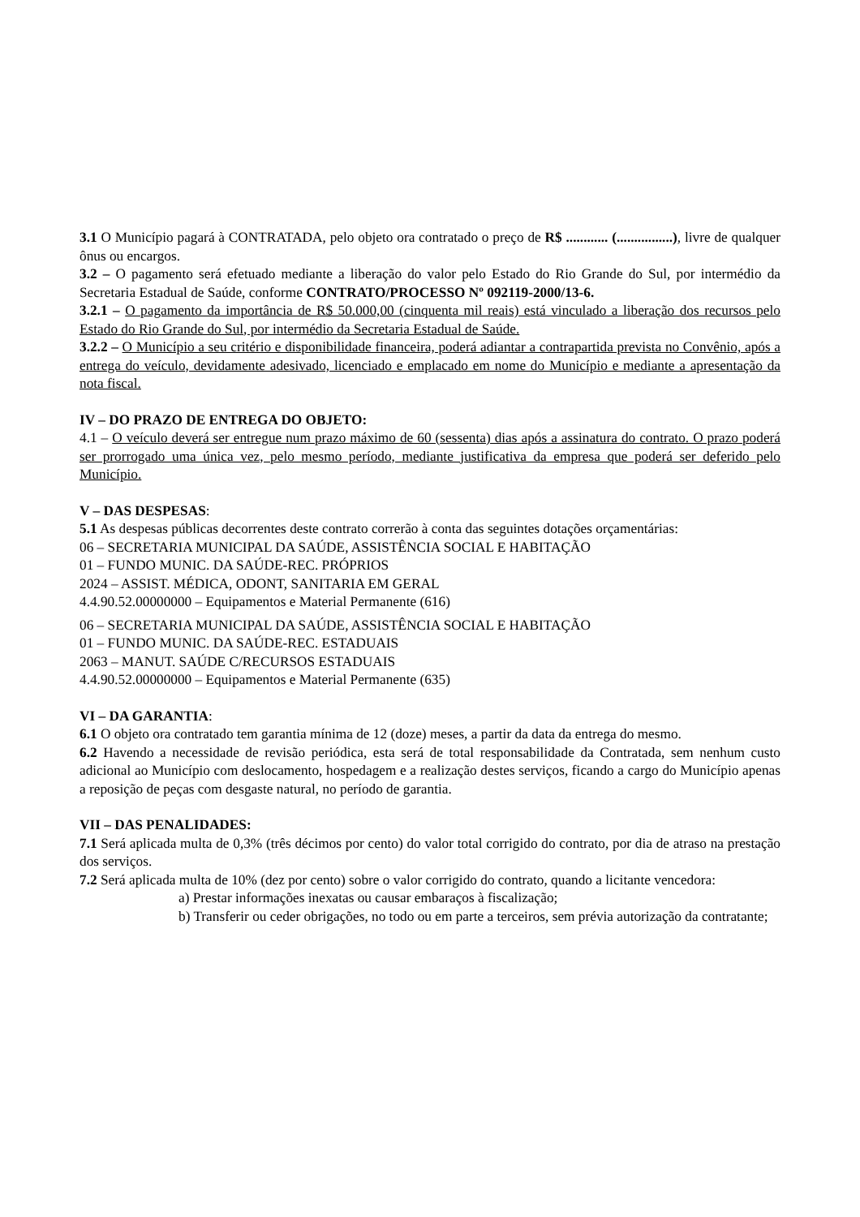3.1 O Município pagará à CONTRATADA, pelo objeto ora contratado o preço de R$ ............ (................), livre de qualquer ônus ou encargos.
3.2 – O pagamento será efetuado mediante a liberação do valor pelo Estado do Rio Grande do Sul, por intermédio da Secretaria Estadual de Saúde, conforme CONTRATO/PROCESSO Nº 092119-2000/13-6.
3.2.1 – O pagamento da importância de R$ 50.000,00 (cinquenta mil reais) está vinculado a liberação dos recursos pelo Estado do Rio Grande do Sul, por intermédio da Secretaria Estadual de Saúde.
3.2.2 – O Município a seu critério e disponibilidade financeira, poderá adiantar a contrapartida prevista no Convênio, após a entrega do veículo, devidamente adesivado, licenciado e emplacado em nome do Município e mediante a apresentação da nota fiscal.
IV – DO PRAZO DE ENTREGA DO OBJETO:
4.1 – O veículo deverá ser entregue num prazo máximo de 60 (sessenta) dias após a assinatura do contrato. O prazo poderá ser prorrogado uma única vez, pelo mesmo período, mediante justificativa da empresa que poderá ser deferido pelo Município.
V – DAS DESPESAS:
5.1 As despesas públicas decorrentes deste contrato correrão à conta das seguintes dotações orçamentárias:
06 – SECRETARIA MUNICIPAL DA SAÚDE, ASSISTÊNCIA SOCIAL E HABITAÇÃO
01 – FUNDO MUNIC. DA SAÚDE-REC. PRÓPRIOS
2024 – ASSIST. MÉDICA, ODONT, SANITARIA EM GERAL
4.4.90.52.00000000 – Equipamentos e Material Permanente (616)
06 – SECRETARIA MUNICIPAL DA SAÚDE, ASSISTÊNCIA SOCIAL E HABITAÇÃO
01 – FUNDO MUNIC. DA SAÚDE-REC. ESTADUAIS
2063 – MANUT. SAÚDE C/RECURSOS ESTADUAIS
4.4.90.52.00000000 – Equipamentos e Material Permanente (635)
VI – DA GARANTIA:
6.1 O objeto ora contratado tem garantia mínima de 12 (doze) meses, a partir da data da entrega do mesmo.
6.2 Havendo a necessidade de revisão periódica, esta será de total responsabilidade da Contratada, sem nenhum custo adicional ao Município com deslocamento, hospedagem e a realização destes serviços, ficando a cargo do Município apenas a reposição de peças com desgaste natural, no período de garantia.
VII – DAS PENALIDADES:
7.1 Será aplicada multa de 0,3% (três décimos por cento) do valor total corrigido do contrato, por dia de atraso na prestação dos serviços.
7.2 Será aplicada multa de 10% (dez por cento) sobre o valor corrigido do contrato, quando a licitante vencedora:
a) Prestar informações inexatas ou causar embaraços à fiscalização;
b) Transferir ou ceder obrigações, no todo ou em parte a terceiros, sem prévia autorização da contratante;